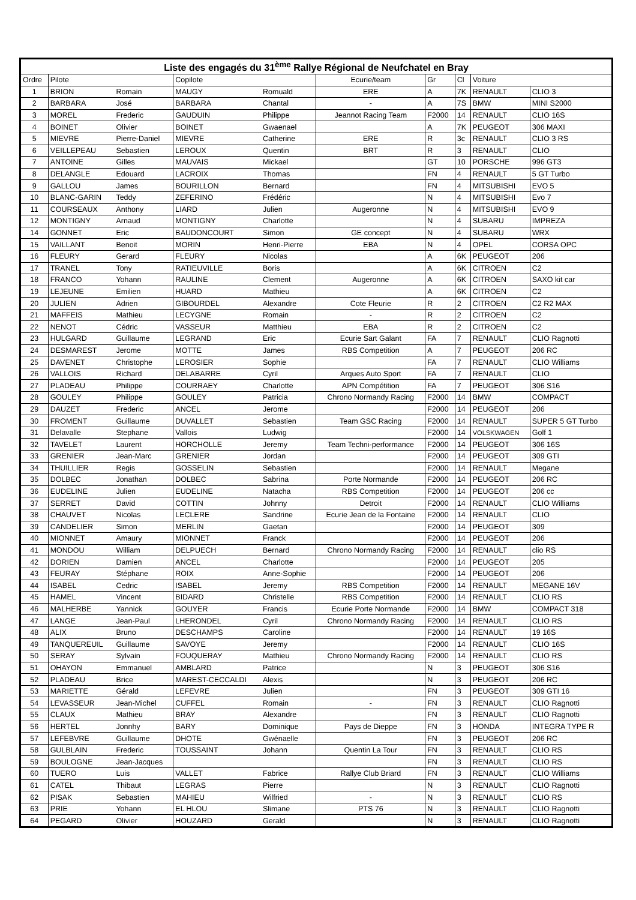| Liste des engagés du 31<sup>ème</sup> Rallye Régional de Neufchatel en Bray | | | | | | | | | |
| --- | --- | --- | --- | --- | --- | --- | --- | --- | --- |
| Ordre | Pilote | | Copilote | | Ecurie/team | Gr | Cl | Voiture | |
| 1 | BRION | Romain | MAUGY | Romuald | ERE | A | 7K | RENAULT | CLIO 3 |
| 2 | BARBARA | José | BARBARA | Chantal | - | A | 7S | BMW | MINI S2000 |
| 3 | MOREL | Frederic | GAUDUIN | Philippe | Jeannot Racing Team | F2000 | 14 | RENAULT | CLIO 16S |
| 4 | BOINET | Olivier | BOINET | Gwaenael | | A | 7K | PEUGEOT | 306 MAXI |
| 5 | MIEVRE | Pierre-Daniel | MIEVRE | Catherine | ERE | R | 3c | RENAULT | CLIO 3 RS |
| 6 | VEILLEPEAU | Sebastien | LEROUX | Quentin | BRT | R | 3 | RENAULT | CLIO |
| 7 | ANTOINE | Gilles | MAUVAIS | Mickael | | GT | 10 | PORSCHE | 996 GT3 |
| 8 | DELANGLE | Edouard | LACROIX | Thomas | | FN | 4 | RENAULT | 5 GT Turbo |
| 9 | GALLOU | James | BOURILLON | Bernard | | FN | 4 | MITSUBISHI | EVO 5 |
| 10 | BLANC-GARIN | Teddy | ZEFERINO | Frédéric | | N | 4 | MITSUBISHI | Evo 7 |
| 11 | COURSEAUX | Anthony | LIARD | Julien | Augeronne | N | 4 | MITSUBISHI | EVO 9 |
| 12 | MONTIGNY | Arnaud | MONTIGNY | Charlotte | | N | 4 | SUBARU | IMPREZA |
| 14 | GONNET | Eric | BAUDONCOURT | Simon | GE concept | N | 4 | SUBARU | WRX |
| 15 | VAILLANT | Benoit | MORIN | Henri-Pierre | EBA | N | 4 | OPEL | CORSA OPC |
| 16 | FLEURY | Gerard | FLEURY | Nicolas | | A | 6K | PEUGEOT | 206 |
| 17 | TRANEL | Tony | RATIEUVILLE | Boris | | A | 6K | CITROEN | C2 |
| 18 | FRANCO | Yohann | RAULINE | Clement | Augeronne | A | 6K | CITROEN | SAXO kit car |
| 19 | LEJEUNE | Emilien | HUARD | Mathieu | | A | 6K | CITROEN | C2 |
| 20 | JULIEN | Adrien | GIBOURDEL | Alexandre | Cote Fleurie | R | 2 | CITROEN | C2 R2 MAX |
| 21 | MAFFEIS | Mathieu | LECYGNE | Romain | - | R | 2 | CITROEN | C2 |
| 22 | NENOT | Cédric | VASSEUR | Matthieu | EBA | R | 2 | CITROEN | C2 |
| 23 | HULGARD | Guillaume | LEGRAND | Eric | Ecurie Sart Galant | FA | 7 | RENAULT | CLIO Ragnotti |
| 24 | DESMAREST | Jerome | MOTTE | James | RBS Competition | A | 7 | PEUGEOT | 206 RC |
| 25 | DAVENET | Christophe | LEROSIER | Sophie | | FA | 7 | RENAULT | CLIO Williams |
| 26 | VALLOIS | Richard | DELABARRE | Cyril | Arques Auto Sport | FA | 7 | RENAULT | CLIO |
| 27 | PLADEAU | Philippe | COURRAEY | Charlotte | APN Compétition | FA | 7 | PEUGEOT | 306 S16 |
| 28 | GOULEY | Philippe | GOULEY | Patricia | Chrono Normandy Racing | F2000 | 14 | BMW | COMPACT |
| 29 | DAUZET | Frederic | ANCEL | Jerome | | F2000 | 14 | PEUGEOT | 206 |
| 30 | FROMENT | Guillaume | DUVALLET | Sebastien | Team GSC Racing | F2000 | 14 | RENAULT | SUPER 5 GT Turbo |
| 31 | Delavalle | Stephane | Vallois | Ludwig | | F2000 | 14 | VOLSKWAGEN | Golf 1 |
| 32 | TAVELET | Laurent | HORCHOLLE | Jeremy | Team Techni-performance | F2000 | 14 | PEUGEOT | 306 16S |
| 33 | GRENIER | Jean-Marc | GRENIER | Jordan | | F2000 | 14 | PEUGEOT | 309 GTI |
| 34 | THUILLIER | Regis | GOSSELIN | Sebastien | | F2000 | 14 | RENAULT | Megane |
| 35 | DOLBEC | Jonathan | DOLBEC | Sabrina | Porte Normande | F2000 | 14 | PEUGEOT | 206 RC |
| 36 | EUDELINE | Julien | EUDELINE | Natacha | RBS Competition | F2000 | 14 | PEUGEOT | 206 cc |
| 37 | SERRET | David | COTTIN | Johnny | Detroit | F2000 | 14 | RENAULT | CLIO Williams |
| 38 | CHAUVET | Nicolas | LECLERE | Sandrine | Ecurie Jean de la Fontaine | F2000 | 14 | RENAULT | CLIO |
| 39 | CANDELIER | Simon | MERLIN | Gaetan | | F2000 | 14 | PEUGEOT | 309 |
| 40 | MIONNET | Amaury | MIONNET | Franck | | F2000 | 14 | PEUGEOT | 206 |
| 41 | MONDOU | William | DELPUECH | Bernard | Chrono Normandy Racing | F2000 | 14 | RENAULT | clio RS |
| 42 | DORIEN | Damien | ANCEL | Charlotte | | F2000 | 14 | PEUGEOT | 205 |
| 43 | FEURAY | Stéphane | ROIX | Anne-Sophie | | F2000 | 14 | PEUGEOT | 206 |
| 44 | ISABEL | Cedric | ISABEL | Jeremy | RBS Competition | F2000 | 14 | RENAULT | MEGANE 16V |
| 45 | HAMEL | Vincent | BIDARD | Christelle | RBS Competition | F2000 | 14 | RENAULT | CLIO RS |
| 46 | MALHERBE | Yannick | GOUYER | Francis | Ecurie Porte Normande | F2000 | 14 | BMW | COMPACT 318 |
| 47 | LANGE | Jean-Paul | LHERONDEL | Cyril | Chrono Normandy Racing | F2000 | 14 | RENAULT | CLIO RS |
| 48 | ALIX | Bruno | DESCHAMPS | Caroline | | F2000 | 14 | RENAULT | 19 16S |
| 49 | TANQUEREUIL | Guillaume | SAVOYE | Jeremy | | F2000 | 14 | RENAULT | CLIO 16S |
| 50 | SERAY | Sylvain | FOUQUERAY | Mathieu | Chrono Normandy Racing | F2000 | 14 | RENAULT | CLIO RS |
| 51 | OHAYON | Emmanuel | AMBLARD | Patrice | | N | 3 | PEUGEOT | 306 S16 |
| 52 | PLADEAU | Brice | MAREST-CECCALDI | Alexis | | N | 3 | PEUGEOT | 206 RC |
| 53 | MARIETTE | Gérald | LEFEVRE | Julien | | FN | 3 | PEUGEOT | 309 GTI 16 |
| 54 | LEVASSEUR | Jean-Michel | CUFFEL | Romain | - | FN | 3 | RENAULT | CLIO Ragnotti |
| 55 | CLAUX | Mathieu | BRAY | Alexandre | | FN | 3 | RENAULT | CLIO Ragnotti |
| 56 | HERTEL | Jonnhy | BARY | Dominique | Pays de Dieppe | FN | 3 | HONDA | INTEGRA TYPE R |
| 57 | LEFEBVRE | Guillaume | DHOTE | Gwénaelle | | FN | 3 | PEUGEOT | 206 RC |
| 58 | GULBLAIN | Frederic | TOUSSAINT | Johann | Quentin La Tour | FN | 3 | RENAULT | CLIO RS |
| 59 | BOULOGNE | Jean-Jacques | | | | FN | 3 | RENAULT | CLIO RS |
| 60 | TUERO | Luis | VALLET | Fabrice | Rallye Club Briard | FN | 3 | RENAULT | CLIO Williams |
| 61 | CATEL | Thibaut | LEGRAS | Pierre | | N | 3 | RENAULT | CLIO Ragnotti |
| 62 | PISAK | Sebastien | MAHIEU | Wilfried | - | N | 3 | RENAULT | CLIO RS |
| 63 | PRIE | Yohann | EL HLOU | Slimane | PTS 76 | N | 3 | RENAULT | CLIO Ragnotti |
| 64 | PEGARD | Olivier | HOUZARD | Gerald | | N | 3 | RENAULT | CLIO Ragnotti |